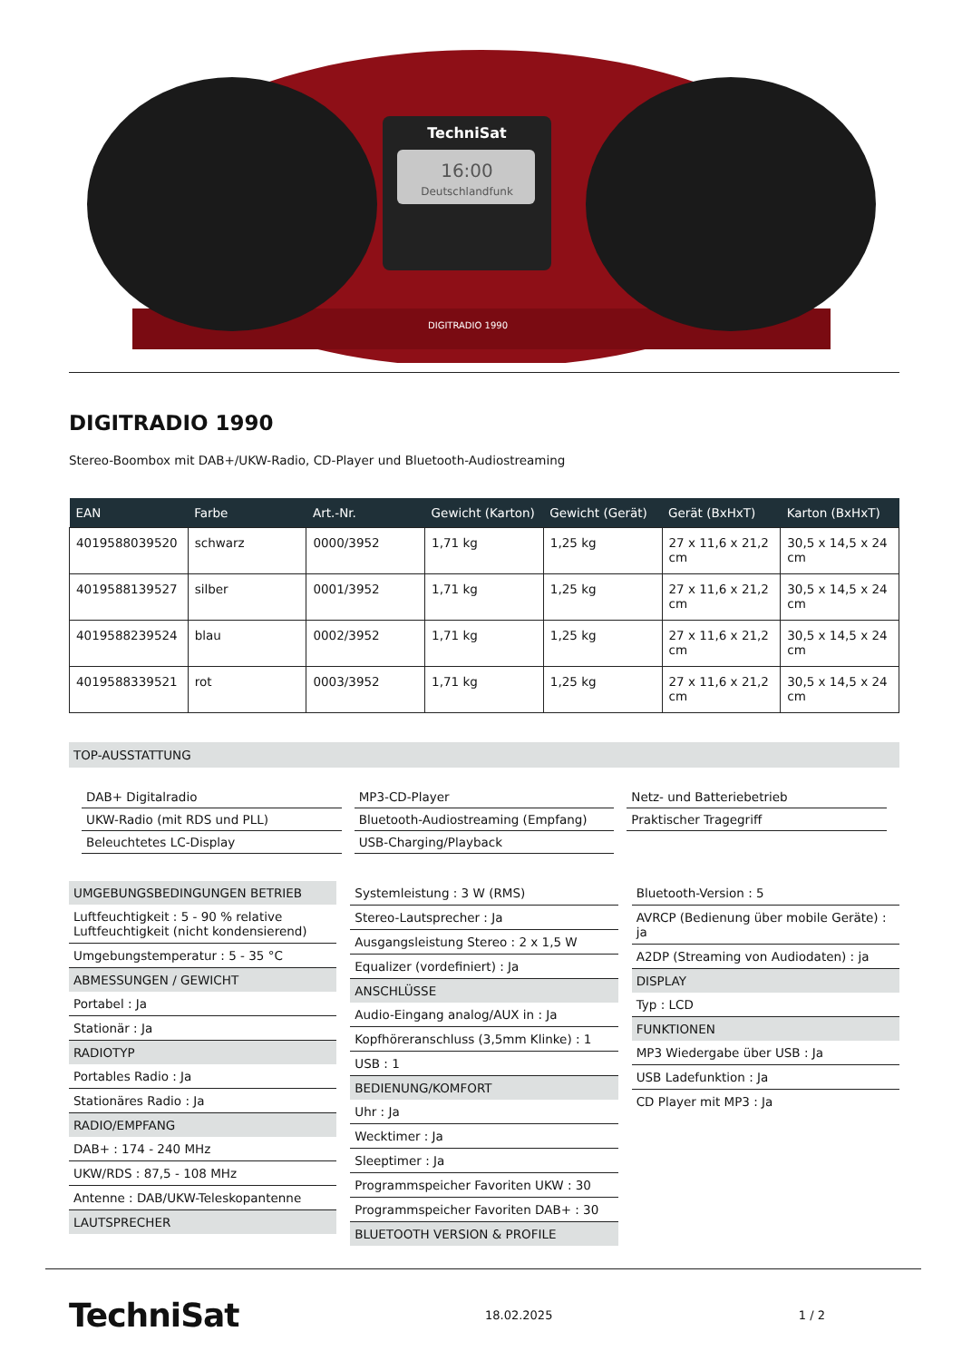TechniSat
16:00
Deutschlandfunk
DIGITRADIO 1990
DIGITRADIO 1990
Stereo-Boombox mit DAB+/UKW-Radio, CD-Player und Bluetooth-Audiostreaming
| EAN | Farbe | Art.-Nr. | Gewicht (Karton) | Gewicht (Gerät) | Gerät (BxHxT) | Karton (BxHxT) |
| --- | --- | --- | --- | --- | --- | --- |
| 4019588039520 | schwarz | 0000/3952 | 1,71 kg | 1,25 kg | 27 x 11,6 x 21,2 cm | 30,5 x 14,5 x 24 cm |
| 4019588139527 | silber | 0001/3952 | 1,71 kg | 1,25 kg | 27 x 11,6 x 21,2 cm | 30,5 x 14,5 x 24 cm |
| 4019588239524 | blau | 0002/3952 | 1,71 kg | 1,25 kg | 27 x 11,6 x 21,2 cm | 30,5 x 14,5 x 24 cm |
| 4019588339521 | rot | 0003/3952 | 1,71 kg | 1,25 kg | 27 x 11,6 x 21,2 cm | 30,5 x 14,5 x 24 cm |
TOP-AUSSTATTUNG
DAB+ Digitalradio
MP3-CD-Player
Netz- und Batteriebetrieb
UKW-Radio (mit RDS und PLL)
Bluetooth-Audiostreaming (Empfang)
Praktischer Tragegriff
Beleuchtetes LC-Display
USB-Charging/Playback
UMGEBUNGSBEDINGUNGEN BETRIEB
Luftfeuchtigkeit : 5 - 90 % relative Luftfeuchtigkeit (nicht kondensierend)
Umgebungstemperatur : 5 - 35 °C
ABMESSUNGEN / GEWICHT
Portabel : Ja
Stationär : Ja
RADIOTYP
Portables Radio : Ja
Stationäres Radio : Ja
RADIO/EMPFANG
DAB+ : 174 - 240 MHz
UKW/RDS : 87,5 - 108 MHz
Antenne : DAB/UKW-Teleskopantenne
LAUTSPRECHER
Systemleistung : 3 W (RMS)
Stereo-Lautsprecher : Ja
Ausgangsleistung Stereo : 2 x 1,5 W
Equalizer (vordefiniert) : Ja
ANSCHLÜSSE
Audio-Eingang analog/AUX in : Ja
Kopfhöreranschluss (3,5mm Klinke) : 1
USB : 1
BEDIENUNG/KOMFORT
Uhr : Ja
Wecktimer : Ja
Sleeptimer : Ja
Programmspeicher Favoriten UKW : 30
Programmspeicher Favoriten DAB+ : 30
BLUETOOTH VERSION & PROFILE
Bluetooth-Version : 5
AVRCP (Bedienung über mobile Geräte) : ja
A2DP (Streaming von Audiodaten) : ja
DISPLAY
Typ : LCD
FUNKTIONEN
MP3 Wiedergabe über USB : Ja
USB Ladefunktion : Ja
CD Player mit MP3 : Ja
TechniSat 18.02.2025 1 / 2